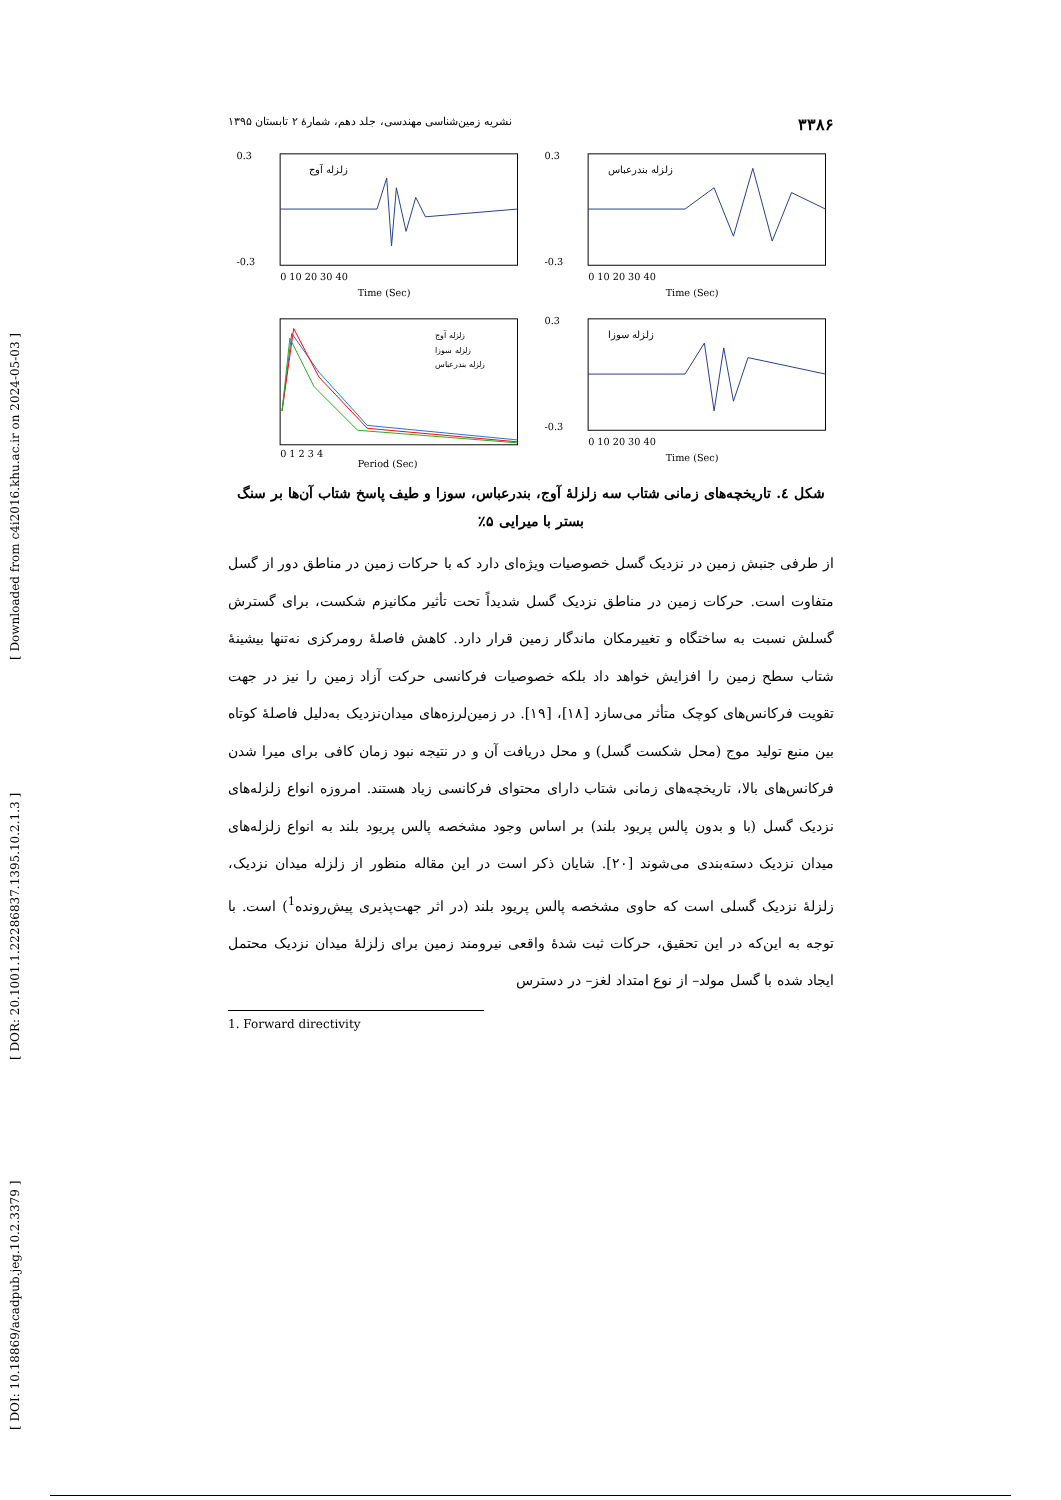[ Downloaded from c4i2016.khu.ac.ir on 2024-05-03 ]
[ DOR: 20.1001.1.22286837.1395.10.2.1.3 ]
[ DOI: 10.18869/acadpub.jeg.10.2.3379 ]
۳۳۸۶ نشریه زمین‌شناسی مهندسی، جلد دهم، شمارهٔ ۲ تابستان ۱۳۹۵
زلزله آوج
0.3
-0.3
0 10 20 30 40
Time (Sec)
زلزله بندرعباس
0.3
-0.3
0 10 20 30 40
Time (Sec)
زلزله آوج
زلزله سوزا
زلزله بندرعباس
0 1 2 3 4
Period (Sec)
زلزله سوزا
0.3
-0.3
0 10 20 30 40
Time (Sec)
شکل ٤. تاریخچه‌های زمانی شتاب سه زلزلهٔ آوج، بندرعباس، سوزا و طیف پاسخ شتاب آن‌ها بر سنگ بستر با میرایی ۵٪
از طرفی جنبش زمین در نزدیک گسل خصوصیات ویژه‌ای دارد که با حرکات زمین در مناطق دور از گسل متفاوت است. حرکات زمین در مناطق نزدیک گسل شدیداً تحت تأثیر مکانیزم شکست، برای گسترش گسلش نسبت به ساختگاه و تغییرمکان ماندگار زمین قرار دارد. کاهش فاصلهٔ رومرکزی نه‌تنها بیشینهٔ شتاب سطح زمین را افزایش خواهد داد بلکه خصوصیات فرکانسی حرکت آزاد زمین را نیز در جهت تقویت فرکانس‌های کوچک متأثر می‌سازد [۱۸]، [۱۹]. در زمین‌لرزه‌های میدان‌نزدیک به‌دلیل فاصلهٔ کوتاه بین منبع تولید موج (محل شکست گسل) و محل دریافت آن و در نتیجه نبود زمان کافی برای میرا شدن فرکانس‌های بالا، تاریخچه‌های زمانی شتاب دارای محتوای فرکانسی زیاد هستند. امروزه انواع زلزله‌های نزدیک گسل (با و بدون پالس پریود بلند) بر اساس وجود مشخصه پالس پریود بلند به انواع زلزله‌های میدان نزدیک دسته‌بندی می‌شوند [۲۰]. شایان ذکر است در این مقاله منظور از زلزله میدان نزدیک، زلزلهٔ نزدیک گسلی است که حاوی مشخصه پالس پریود بلند (در اثر جهت‌پذیری پیش‌رونده<sup>1</sup>) است. با توجه به این‌که در این تحقیق، حرکات ثبت شدهٔ واقعی نیرومند زمین برای زلزلهٔ میدان نزدیک محتمل ایجاد شده با گسل مولد– از نوع امتداد لغز– در دسترس
1. Forward directivity